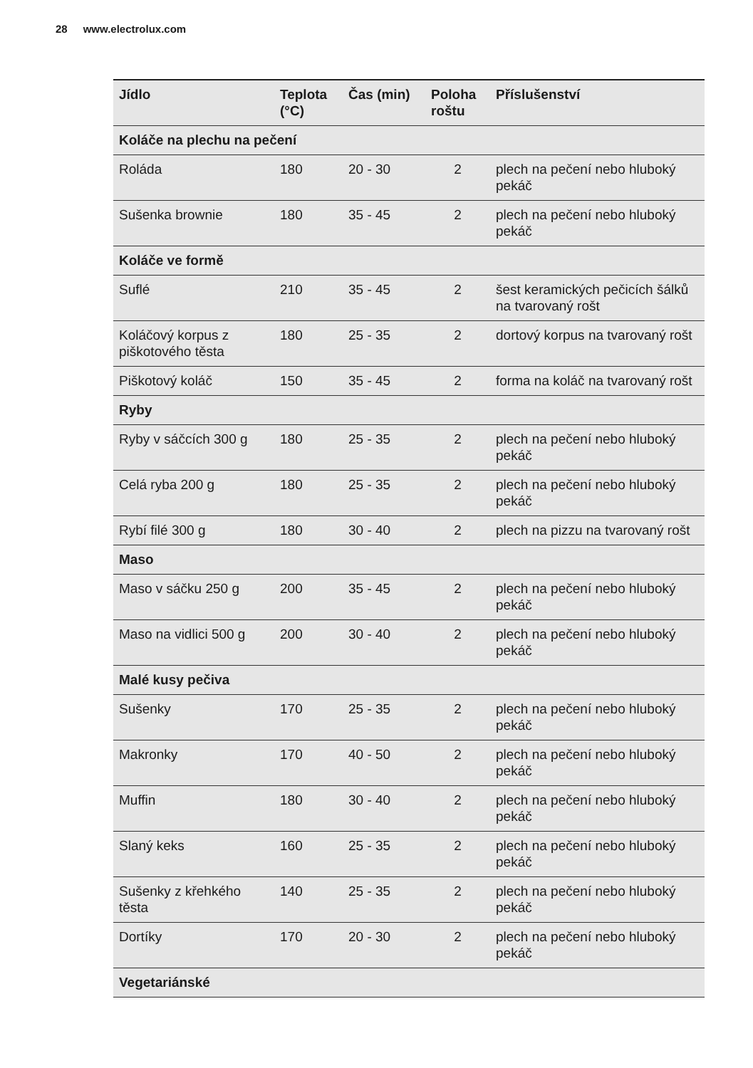28 www.electrolux.com
| Jídlo | Teplota (°C) | Čas (min) | Poloha roštu | Příslušenství |
| --- | --- | --- | --- | --- |
| Koláče na plechu na pečení | | | | |
| Roláda | 180 | 20 - 30 | 2 | plech na pečení nebo hluboký pekáč |
| Sušenka brownie | 180 | 35 - 45 | 2 | plech na pečení nebo hluboký pekáč |
| Koláče ve formě | | | | |
| Suflé | 210 | 35 - 45 | 2 | šest keramických pečicích šálků na tvarovaný rošt |
| Koláčový korpus z piškotového těsta | 180 | 25 - 35 | 2 | dortový korpus na tvarovaný rošt |
| Piškotový koláč | 150 | 35 - 45 | 2 | forma na koláč na tvarovaný rošt |
| Ryby | | | | |
| Ryby v sáčcích 300 g | 180 | 25 - 35 | 2 | plech na pečení nebo hluboký pekáč |
| Celá ryba 200 g | 180 | 25 - 35 | 2 | plech na pečení nebo hluboký pekáč |
| Rybí filé 300 g | 180 | 30 - 40 | 2 | plech na pizzu na tvarovaný rošt |
| Maso | | | | |
| Maso v sáčku 250 g | 200 | 35 - 45 | 2 | plech na pečení nebo hluboký pekáč |
| Maso na vidlici 500 g | 200 | 30 - 40 | 2 | plech na pečení nebo hluboký pekáč |
| Malé kusy pečiva | | | | |
| Sušenky | 170 | 25 - 35 | 2 | plech na pečení nebo hluboký pekáč |
| Makronky | 170 | 40 - 50 | 2 | plech na pečení nebo hluboký pekáč |
| Muffin | 180 | 30 - 40 | 2 | plech na pečení nebo hluboký pekáč |
| Slaný keks | 160 | 25 - 35 | 2 | plech na pečení nebo hluboký pekáč |
| Sušenky z křehkého těsta | 140 | 25 - 35 | 2 | plech na pečení nebo hluboký pekáč |
| Dortíky | 170 | 20 - 30 | 2 | plech na pečení nebo hluboký pekáč |
| Vegetariánské | | | | |